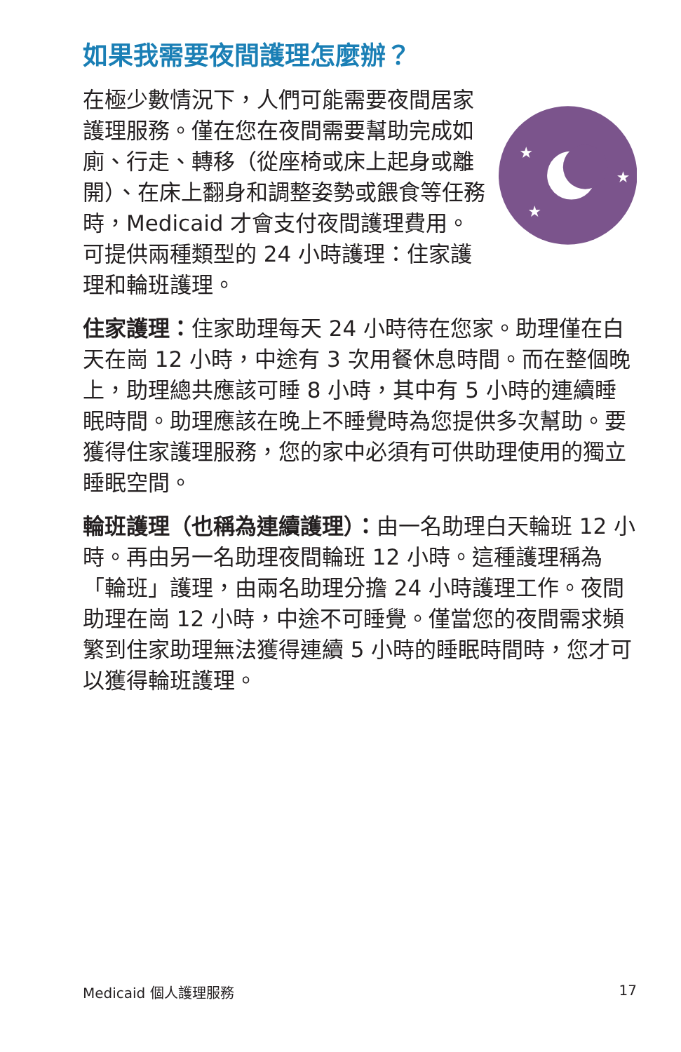如果我需要夜間護理怎麼辦？
在極少數情況下，人們可能需要夜間居家護理服務。僅在您在夜間需要幫助完成如廁、行走、轉移（從座椅或床上起身或離開）、在床上翻身和調整姿勢或餵食等任務時，Medicaid 才會支付夜間護理費用。可提供兩種類型的 24 小時護理：住家護理和輪班護理。
★
★
★
住家護理：住家助理每天 24 小時待在您家。助理僅在白天在崗 12 小時，中途有 3 次用餐休息時間。而在整個晚上，助理總共應該可睡 8 小時，其中有 5 小時的連續睡眠時間。助理應該在晚上不睡覺時為您提供多次幫助。要獲得住家護理服務，您的家中必須有可供助理使用的獨立睡眠空間。
輪班護理（也稱為連續護理）：由一名助理白天輪班 12 小時。再由另一名助理夜間輪班 12 小時。這種護理稱為「輪班」護理，由兩名助理分擔 24 小時護理工作。夜間助理在崗 12 小時，中途不可睡覺。僅當您的夜間需求頻繁到住家助理無法獲得連續 5 小時的睡眠時間時，您才可以獲得輪班護理。
Medicaid 個人護理服務 17